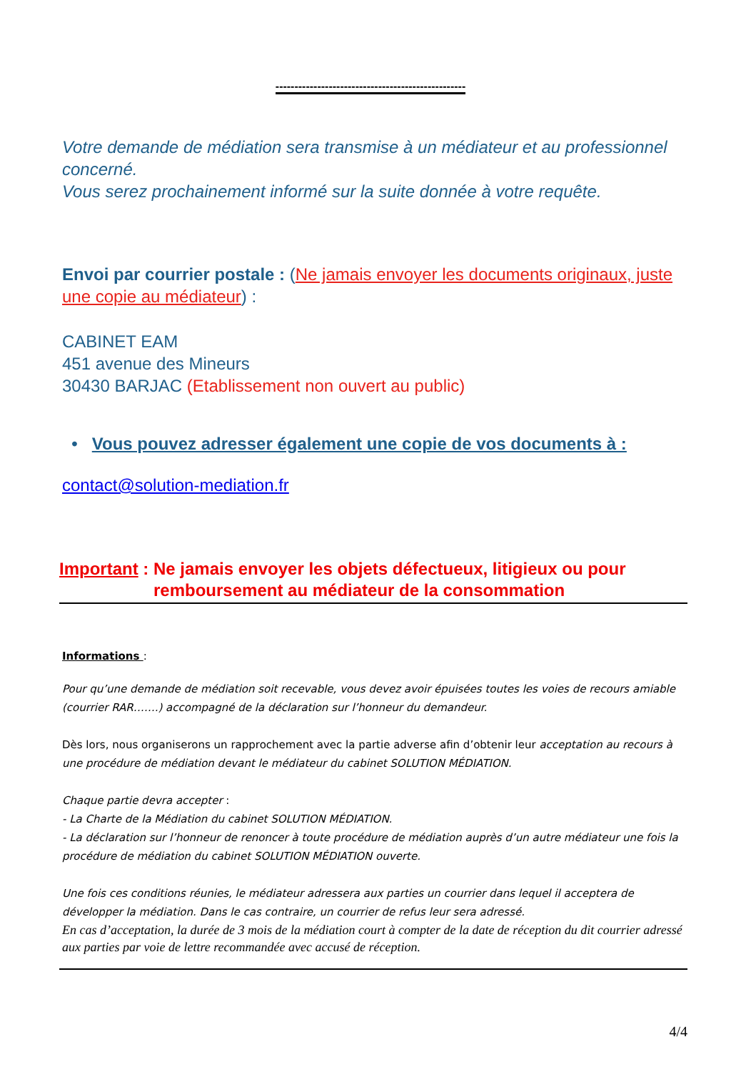--------------------------------------------------
Votre demande de médiation sera transmise à un médiateur et au professionnel concerné.
Vous serez prochainement informé sur la suite donnée à votre requête.
Envoi par courrier postale : (Ne jamais envoyer les documents originaux, juste une copie au médiateur) :
CABINET EAM
451 avenue des Mineurs
30430 BARJAC (Etablissement non ouvert au public)
• Vous pouvez adresser également une copie de vos documents à :
contact@solution-mediation.fr
Important : Ne jamais envoyer les objets défectueux, litigieux ou pour remboursement au médiateur de la consommation
Informations :
Pour qu’une demande de médiation soit recevable, vous devez avoir épuisées toutes les voies de recours amiable (courrier RAR…….) accompagné de la déclaration sur l’honneur du demandeur.
Dès lors, nous organiserons un rapprochement avec la partie adverse afin d’obtenir leur acceptation au recours à une procédure de médiation devant le médiateur du cabinet SOLUTION MÉDIATION.
Chaque partie devra accepter :
- La Charte de la Médiation du cabinet SOLUTION MÉDIATION.
- La déclaration sur l’honneur de renoncer à toute procédure de médiation auprès d’un autre médiateur une fois la procédure de médiation du cabinet SOLUTION MÉDIATION ouverte.
Une fois ces conditions réunies, le médiateur adressera aux parties un courrier dans lequel il acceptera de développer la médiation. Dans le cas contraire, un courrier de refus leur sera adressé.
En cas d’acceptation, la durée de 3 mois de la médiation court à compter de la date de réception du dit courrier adressé aux parties par voie de lettre recommandée avec accusé de réception.
4/4